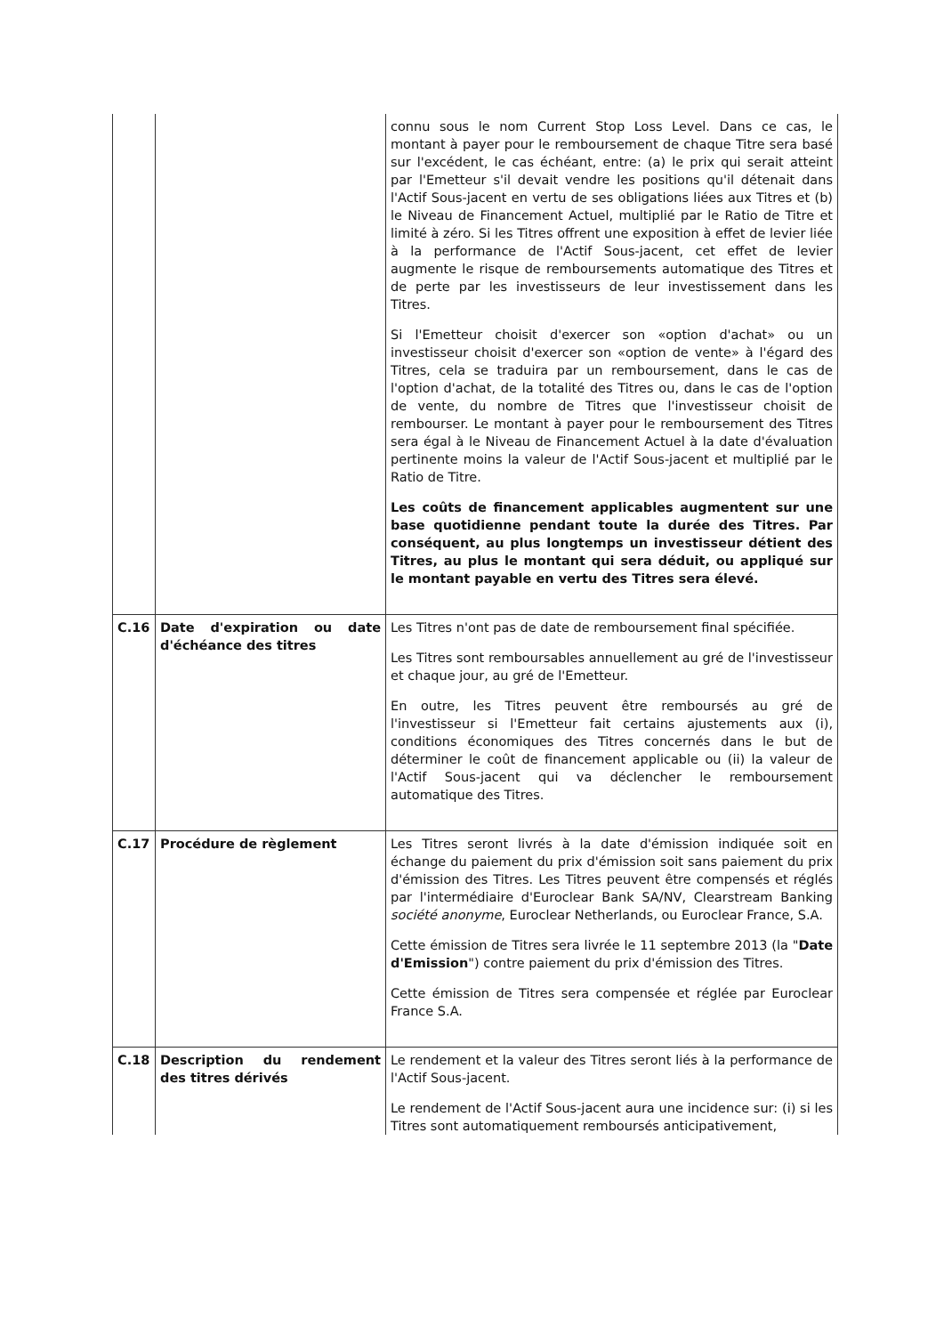| | | connu sous le nom Current Stop Loss Level. Dans ce cas, le montant à payer pour le remboursement de chaque Titre sera basé sur l'excédent, le cas échéant, entre: (a) le prix qui serait atteint par l'Emetteur s'il devait vendre les positions qu'il détenait dans l'Actif Sous-jacent en vertu de ses obligations liées aux Titres et (b) le Niveau de Financement Actuel, multiplié par le Ratio de Titre et limité à zéro. Si les Titres offrent une exposition à effet de levier liée à la performance de l'Actif Sous-jacent, cet effet de levier augmente le risque de remboursements automatique des Titres et de perte par les investisseurs de leur investissement dans les Titres. Si l'Emetteur choisit d'exercer son «option d'achat» ou un investisseur choisit d'exercer son «option de vente» à l'égard des Titres, cela se traduira par un remboursement, dans le cas de l'option d'achat, de la totalité des Titres ou, dans le cas de l'option de vente, du nombre de Titres que l'investisseur choisit de rembourser. Le montant à payer pour le remboursement des Titres sera égal à le Niveau de Financement Actuel à la date d'évaluation pertinente moins la valeur de l'Actif Sous-jacent et multiplié par le Ratio de Titre. Les coûts de financement applicables augmentent sur une base quotidienne pendant toute la durée des Titres. Par conséquent, au plus longtemps un investisseur détient des Titres, au plus le montant qui sera déduit, ou appliqué sur le montant payable en vertu des Titres sera élevé. |
| C.16 | Date d'expiration ou date d'échéance des titres | Les Titres n'ont pas de date de remboursement final spécifiée. Les Titres sont remboursables annuellement au gré de l'investisseur et chaque jour, au gré de l'Emetteur. En outre, les Titres peuvent être remboursés au gré de l'investisseur si l'Emetteur fait certains ajustements aux (i), conditions économiques des Titres concernés dans le but de déterminer le coût de financement applicable ou (ii) la valeur de l'Actif Sous-jacent qui va déclencher le remboursement automatique des Titres. |
| C.17 | Procédure de règlement | Les Titres seront livrés à la date d'émission indiquée soit en échange du paiement du prix d'émission soit sans paiement du prix d'émission des Titres. Les Titres peuvent être compensés et réglés par l'intermédiaire d'Euroclear Bank SA/NV, Clearstream Banking société anonyme , Euroclear Netherlands, ou Euroclear France, S.A. Cette émission de Titres sera livrée le 11 septembre 2013 (la " Date d'Emission ") contre paiement du prix d'émission des Titres. Cette émission de Titres sera compensée et réglée par Euroclear France S.A. |
| C.18 | Description du rendement des titres dérivés | Le rendement et la valeur des Titres seront liés à la performance de l'Actif Sous-jacent. Le rendement de l'Actif Sous-jacent aura une incidence sur: (i) si les Titres sont automatiquement remboursés anticipativement, |